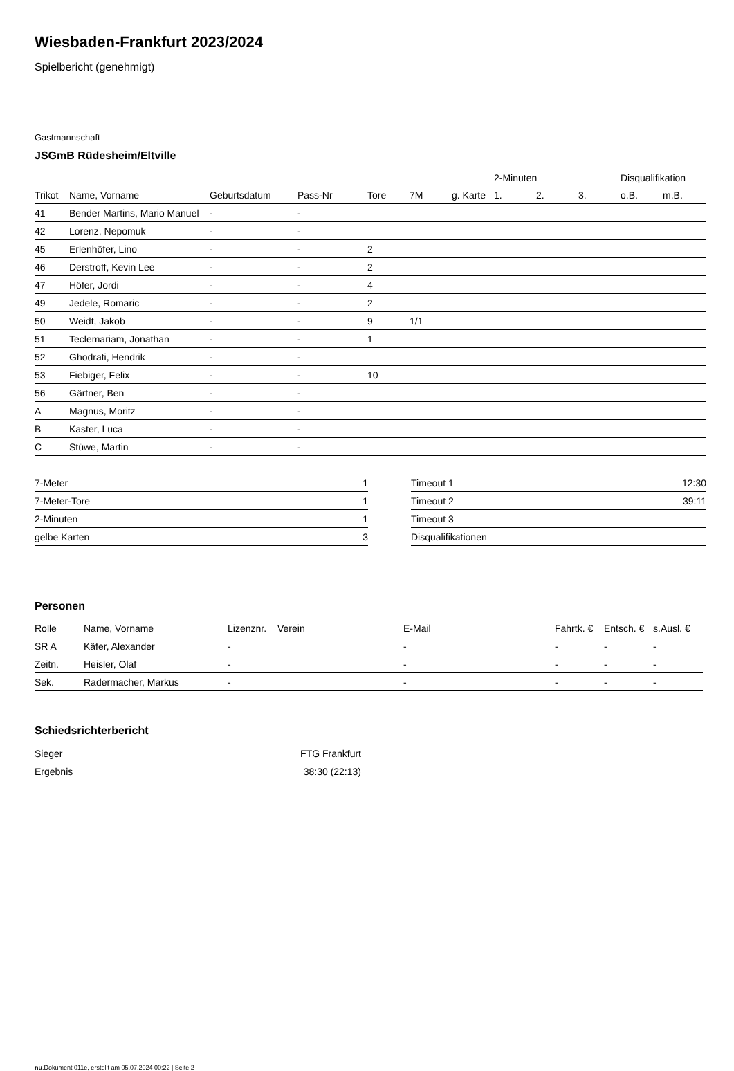Wiesbaden-Frankfurt 2023/2024
Spielbericht (genehmigt)
Gastmannschaft
JSGmB Rüdesheim/Eltville
| | | | | | | | 2-Minuten | | | Disqualifikation | |
| --- | --- | --- | --- | --- | --- | --- | --- | --- | --- | --- | --- |
| Trikot | Name, Vorname | Geburtsdatum | Pass-Nr | Tore | 7M | g. Karte | 1. | 2. | 3. | o.B. | m.B. |
| 41 | Bender Martins, Mario Manuel | - | - | | | | | | | | |
| 42 | Lorenz, Nepomuk | - | - | | | | | | | | |
| 45 | Erlenhöfer, Lino | - | - | 2 | | | | | | | |
| 46 | Derstroff, Kevin Lee | - | - | 2 | | | | | | | |
| 47 | Höfer, Jordi | - | - | 4 | | | | | | | |
| 49 | Jedele, Romaric | - | - | 2 | | | | | | | |
| 50 | Weidt, Jakob | - | - | 9 | 1/1 | | | | | | |
| 51 | Teclemariam, Jonathan | - | - | 1 | | | | | | | |
| 52 | Ghodrati, Hendrik | - | - | | | | | | | | |
| 53 | Fiebiger, Felix | - | - | 10 | | | | | | | |
| 56 | Gärtner, Ben | - | - | | | | | | | | |
| A | Magnus, Moritz | - | - | | | | | | | | |
| B | Kaster, Luca | - | - | | | | | | | | |
| C | Stüwe, Martin | - | - | | | | | | | | |
| 7-Meter | 1 |
| 7-Meter-Tore | 1 |
| 2-Minuten | 1 |
| gelbe Karten | 3 |
| Timeout 1 | 12:30 |
| Timeout 2 | 39:11 |
| Timeout 3 | |
| Disqualifikationen | |
Personen
| Rolle | Name, Vorname | Lizenznr. | Verein | E-Mail | Fahrtk. € | Entsch. € | s.Ausl. € |
| --- | --- | --- | --- | --- | --- | --- | --- |
| SR A | Käfer, Alexander | - | | - | - | - | - |
| Zeitn. | Heisler, Olaf | - | | - | - | - | - |
| Sek. | Radermacher, Markus | - | | - | - | - | - |
Schiedsrichterbericht
| Sieger | FTG Frankfurt |
| Ergebnis | 38:30 (22:13) |
nu.Dokument 011e, erstellt am 05.07.2024 00:22 | Seite 2